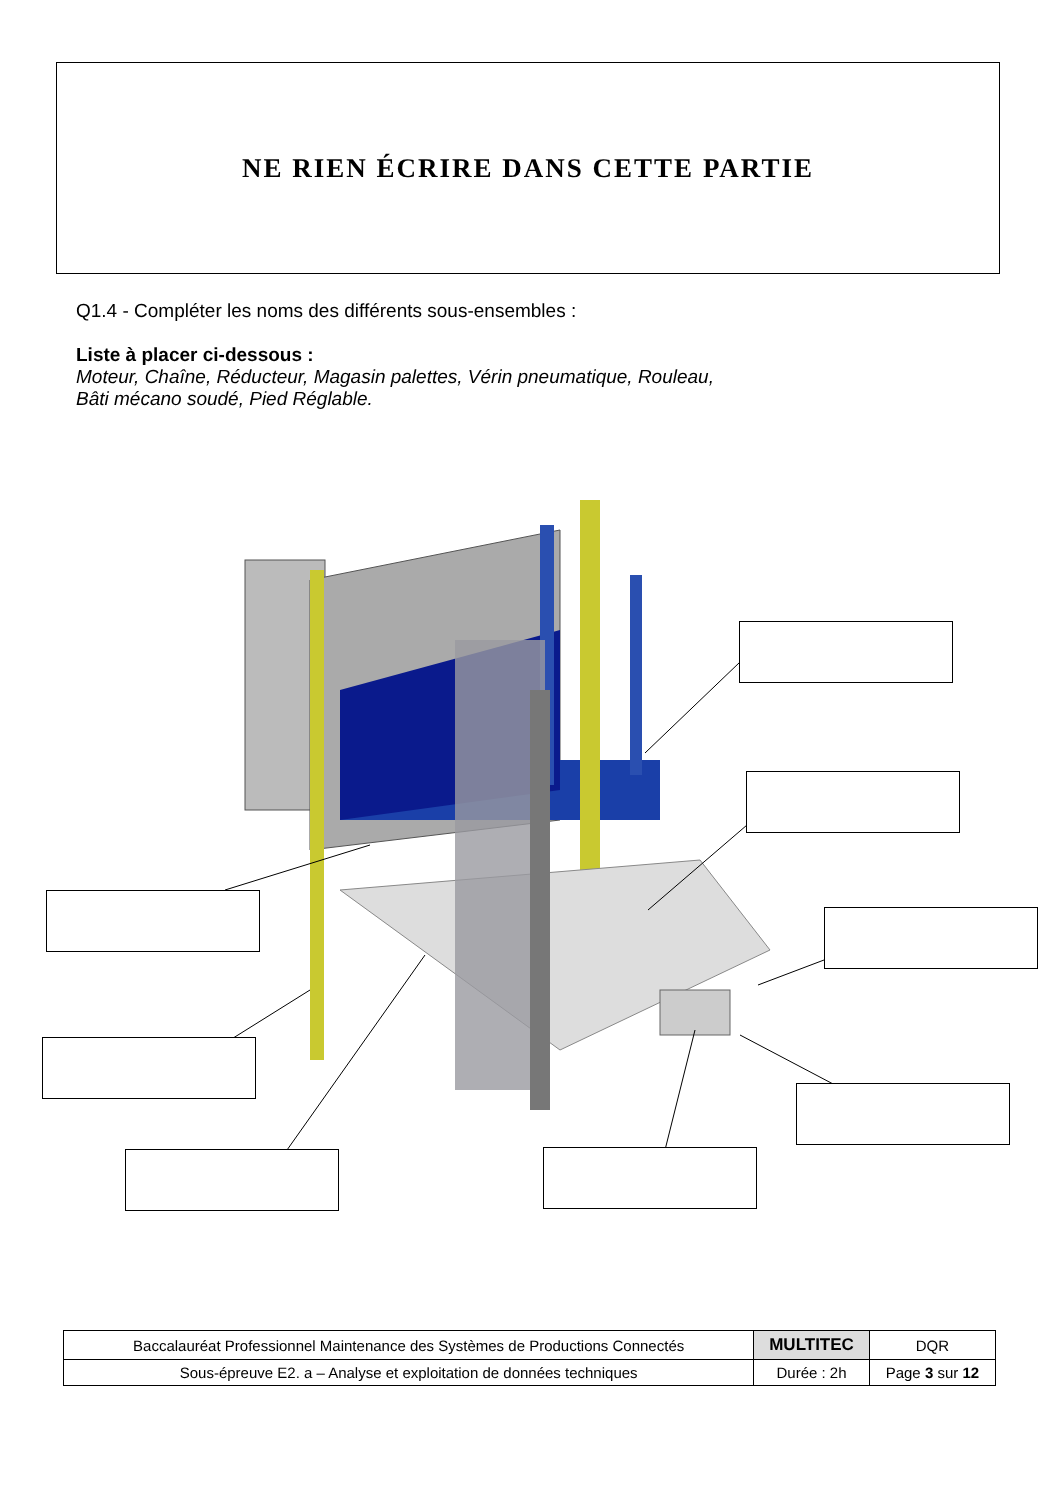NE RIEN ÉCRIRE DANS CETTE PARTIE
Q1.4 - Compléter les noms des différents sous-ensembles :
Liste à placer ci-dessous :
Moteur, Chaîne, Réducteur, Magasin palettes, Vérin pneumatique, Rouleau,
Bâti mécano soudé, Pied Réglable.
| Baccalauréat Professionnel Maintenance des Systèmes de Productions Connectés | MULTITEC | DQR |
| Sous-épreuve E2. a – Analyse et exploitation de données techniques | Durée : 2h | Page 3 sur 12 |